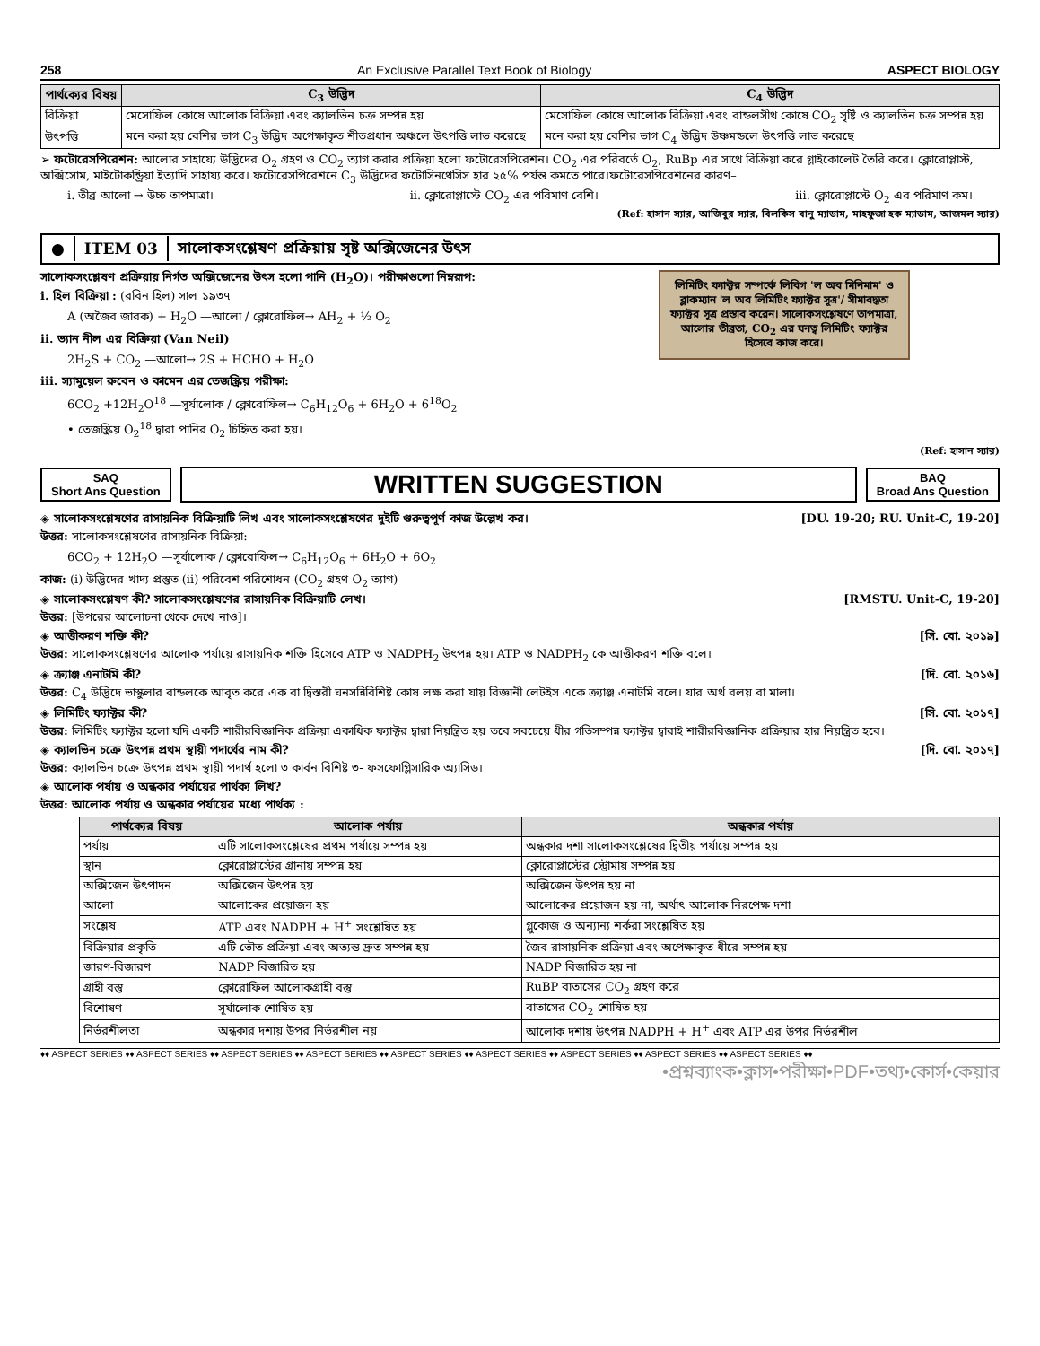258 An Exclusive Parallel Text Book of Biology ASPECT BIOLOGY
| পার্থক্যের বিষয় | C<sub>3</sub> উদ্ভিদ | C<sub>4</sub> উদ্ভিদ |
| --- | --- | --- |
| বিক্রিয়া | মেসোফিল কোষে আলোক বিক্রিয়া এবং ক্যালভিন চক্র সম্পন্ন হয় | মেসোফিল কোষে আলোক বিক্রিয়া এবং বান্ডলসীথ কোষে CO<sub>2</sub> সৃষ্টি ও ক্যালভিন চক্র সম্পন্ন হয় |
| উৎপত্তি | মনে করা হয় বেশির ভাগ C<sub>3</sub> উদ্ভিদ অপেক্ষাকৃত শীতপ্রধান অঞ্চলে উৎপত্তি লাভ করেছে | মনে করা হয় বেশির ভাগ C<sub>4</sub> উদ্ভিদ উষ্ণমন্ডলে উৎপত্তি লাভ করেছে |
➢ ফটোরেসপিরেশন: আলোর সাহায্যে উদ্ভিদের O<sub>2</sub> গ্রহণ ও CO<sub>2</sub> ত্যাগ করার প্রক্রিয়া হলো ফটোরেসপিরেশন। CO<sub>2</sub> এর পরিবর্তে O<sub>2</sub>, RuBp এর সাথে বিক্রিয়া করে গ্লাইকোলেট তৈরি করে। ক্লোরোপ্লাস্ট, অক্সিসোম, মাইটোকন্ড্রিয়া ইত্যাদি সাহায্য করে। ফটোরেসপিরেশনে C<sub>3</sub> উদ্ভিদের ফটোসিনথেসিস হার ২৫% পর্যন্ত কমতে পারে।ফটোরেসপিরেশনের কারণ–
i. তীব্র আলো → উচ্চ তাপমাত্রা। ii. ক্লোরোপ্লাস্টে CO<sub>2</sub> এর পরিমাণ বেশি। iii. ক্লোরোপ্লাস্টে O<sub>2</sub> এর পরিমাণ কম।
(Ref: হাসান স্যার, আজিবুর স্যার, বিলকিস বানু ম্যাডাম, মাহফুজা হক ম্যাডাম, আজমল স্যার)
● ITEM 03 সালোকসংশ্লেষণ প্রক্রিয়ায় সৃষ্ট অক্সিজেনের উৎস
লিমিটিং ফ্যাক্টর সম্পর্কে লিবিগ 'ল অব মিনিমাম' ও ব্লাকম্যান 'ল অব লিমিটিং ফ্যাক্টর সূত্র'/ সীমাবদ্ধতা ফ্যাক্টর সূত্র প্রস্তাব করেন। সালোকসংশ্লেষণে তাপমাত্রা, আলোর তীব্রতা, CO<sub>2</sub> এর ঘনত্ব লিমিটিং ফ্যাক্টর হিসেবে কাজ করে।
সালোকসংশ্লেষণ প্রক্রিয়ায় নির্গত অক্সিজেনের উৎস হলো পানি (H<sub>2</sub>O)। পরীক্ষাগুলো নিম্নরূপ:
i. হিল বিক্রিয়া : (রবিন হিল) সাল ১৯৩৭
A (অজৈব জারক) + H<sub>2</sub>O —আলো / ক্লোরোফিল→ AH<sub>2</sub> + ½ O<sub>2</sub>
ii. ভ্যান নীল এর বিক্রিয়া (Van Neil)
2H<sub>2</sub>S + CO<sub>2</sub> —আলো→ 2S + HCHO + H<sub>2</sub>O
iii. স্যামুয়েল রুবেন ও কামেন এর তেজস্ক্রিয় পরীক্ষা:
6CO<sub>2</sub> +12H<sub>2</sub>O<sup>18</sup> —সূর্যালোক / ক্লোরোফিল→ C<sub>6</sub>H<sub>12</sub>O<sub>6</sub> + 6H<sub>2</sub>O + 6<sup>18</sup>O<sub>2</sub>
• তেজস্ক্রিয় O<sub>2</sub><sup>18</sup> দ্বারা পানির O<sub>2</sub> চিহ্নিত করা হয়।
(Ref: হাসান স্যার)
SAQ
Short Ans Question
WRITTEN SUGGESTION
BAQ
Broad Ans Question
◈ সালোকসংশ্লেষণের রাসায়নিক বিক্রিয়াটি লিখ এবং সালোকসংশ্লেষণের দুইটি গুরুত্বপূর্ণ কাজ উল্লেখ কর। [DU. 19-20; RU. Unit-C, 19-20]
উত্তর: সালোকসংশ্লেষণের রাসায়নিক বিক্রিয়া:
6CO<sub>2</sub> + 12H<sub>2</sub>O —সূর্যালোক / ক্লোরোফিল→ C<sub>6</sub>H<sub>12</sub>O<sub>6</sub> + 6H<sub>2</sub>O + 6O<sub>2</sub>
কাজ: (i) উদ্ভিদের খাদ্য প্রস্তুত (ii) পরিবেশ পরিশোধন (CO<sub>2</sub> গ্রহণ O<sub>2</sub> ত্যাগ)
◈ সালোকসংশ্লেষণ কী? সালোকসংশ্লেষণের রাসায়নিক বিক্রিয়াটি লেখ। [RMSTU. Unit-C, 19-20]
উত্তর: [উপরের আলোচনা থেকে দেখে নাও]।
◈ আত্তীকরণ শক্তি কী? [সি. বো. ২০১৯]
উত্তর: সালোকসংশ্লেষণের আলোক পর্যায়ে রাসায়নিক শক্তি হিসেবে ATP ও NADPH<sub>2</sub> উৎপন্ন হয়। ATP ও NADPH<sub>2</sub> কে আত্তীকরণ শক্তি বলে।
◈ ক্র্যাঞ্জ এনাটমি কী? [দি. বো. ২০১৬]
উত্তর: C<sub>4</sub> উদ্ভিদে ভাস্কুলার বান্ডলকে আবৃত করে এক বা দ্বিস্তরী ঘনসন্নিবিশিষ্ট কোষ লক্ষ করা যায় বিজ্ঞানী লেটইস একে ক্র্যাঞ্জ এনাটমি বলে। যার অর্থ বলয় বা মালা।
◈ লিমিটিং ফ্যাক্টর কী? [সি. বো. ২০১৭]
উত্তর: লিমিটিং ফ্যাক্টর হলো যদি একটি শারীরবিজ্ঞানিক প্রক্রিয়া একাধিক ফ্যাক্টর দ্বারা নিয়ন্ত্রিত হয় তবে সবচেয়ে ধীর গতিসম্পন্ন ফ্যাক্টর দ্বারাই শারীরবিজ্ঞানিক প্রক্রিয়ার হার নিয়ন্ত্রিত হবে।
◈ ক্যালভিন চক্রে উৎপন্ন প্রথম স্থায়ী পদার্থের নাম কী? [দি. বো. ২০১৭]
উত্তর: ক্যালভিন চক্রে উৎপন্ন প্রথম স্থায়ী পদার্থ হলো ৩ কার্বন বিশিষ্ট ৩- ফসফোগ্লিসারিক অ্যাসিড।
◈ আলোক পর্যায় ও অন্ধকার পর্যায়ের পার্থক্য লিখ?
উত্তর: আলোক পর্যায় ও অন্ধকার পর্যায়ের মধ্যে পার্থক্য :
| পার্থক্যের বিষয় | আলোক পর্যায় | অন্ধকার পর্যায় |
| --- | --- | --- |
| পর্যায় | এটি সালোকসংশ্লেষের প্রথম পর্যায়ে সম্পন্ন হয় | অন্ধকার দশা সালোকসংশ্লেষের দ্বিতীয় পর্যায়ে সম্পন্ন হয় |
| স্থান | ক্লোরোপ্লাস্টের গ্রানায় সম্পন্ন হয় | ক্লোরোপ্লাস্টের স্ট্রোমায় সম্পন্ন হয় |
| অক্সিজেন উৎপাদন | অক্সিজেন উৎপন্ন হয় | অক্সিজেন উৎপন্ন হয় না |
| আলো | আলোকের প্রয়োজন হয় | আলোকের প্রয়োজন হয় না, অর্থাৎ আলোক নিরপেক্ষ দশা |
| সংশ্লেষ | ATP এবং NADPH + H<sup>+</sup> সংশ্লেষিত হয় | গ্লুকোজ ও অন্যান্য শর্করা সংশ্লেষিত হয় |
| বিক্রিয়ার প্রকৃতি | এটি ভৌত প্রক্রিয়া এবং অত্যন্ত দ্রুত সম্পন্ন হয় | জৈব রাসায়নিক প্রক্রিয়া এবং অপেক্ষাকৃত ধীরে সম্পন্ন হয় |
| জারণ-বিজারণ | NADP বিজারিত হয় | NADP বিজারিত হয় না |
| গ্রাহী বস্তু | ক্লোরোফিল আলোকগ্রাহী বস্তু | RuBP বাতাসের CO<sub>2</sub> গ্রহণ করে |
| বিশোষণ | সূর্যালোক শোষিত হয় | বাতাসের CO<sub>2</sub> শোষিত হয় |
| নির্ভরশীলতা | অন্ধকার দশায় উপর নির্ভরশীল নয় | আলোক দশায় উৎপন্ন NADPH + H<sup>+</sup> এবং ATP এর উপর নির্ভরশীল |
♦♦ ASPECT SERIES ♦♦ ASPECT SERIES ♦♦ ASPECT SERIES ♦♦ ASPECT SERIES ♦♦ ASPECT SERIES ♦♦ ASPECT SERIES ♦♦ ASPECT SERIES ♦♦ ASPECT SERIES ♦♦ ASPECT SERIES ♦♦
•প্রশ্নব্যাংক•ক্লাস•পরীক্ষা•PDF•তথ্য•কোর্স•কেয়ার